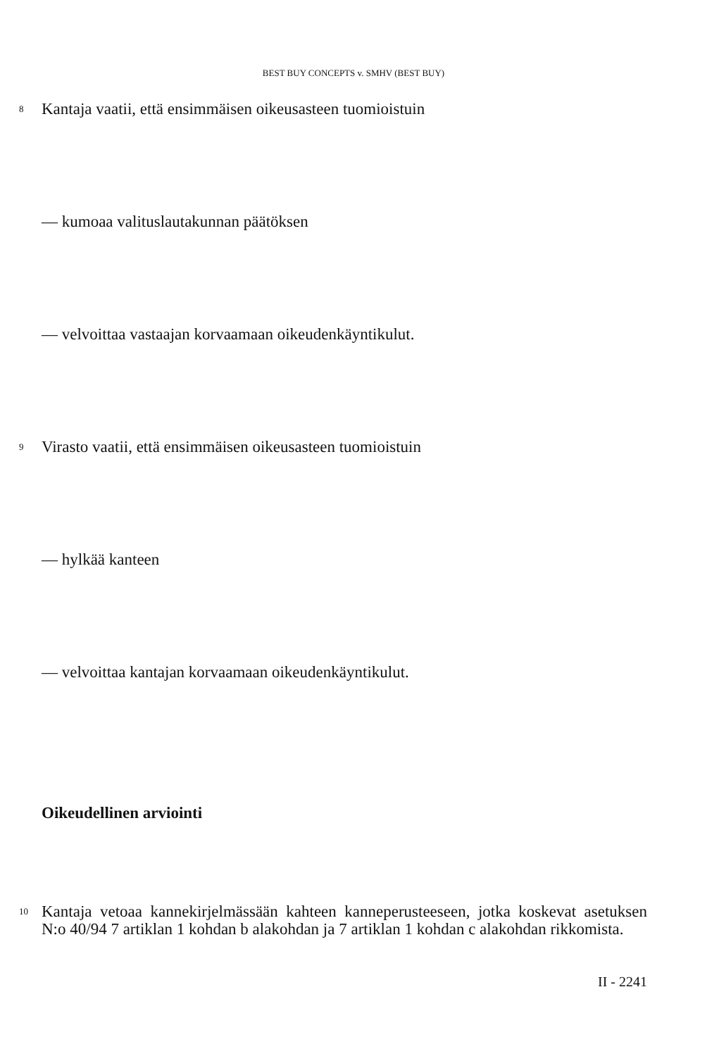BEST BUY CONCEPTS v. SMHV (BEST BUY)
8 Kantaja vaatii, että ensimmäisen oikeusasteen tuomioistuin
— kumoaa valituslautakunnan päätöksen
— velvoittaa vastaajan korvaamaan oikeudenkäyntikulut.
9 Virasto vaatii, että ensimmäisen oikeusasteen tuomioistuin
— hylkää kanteen
— velvoittaa kantajan korvaamaan oikeudenkäyntikulut.
Oikeudellinen arviointi
10 Kantaja vetoaa kannekirjelmässään kahteen kanneperusteeseen, jotka koskevat asetuksen N:o 40/94 7 artiklan 1 kohdan b alakohdan ja 7 artiklan 1 kohdan c alakohdan rikkomista.
II - 2241